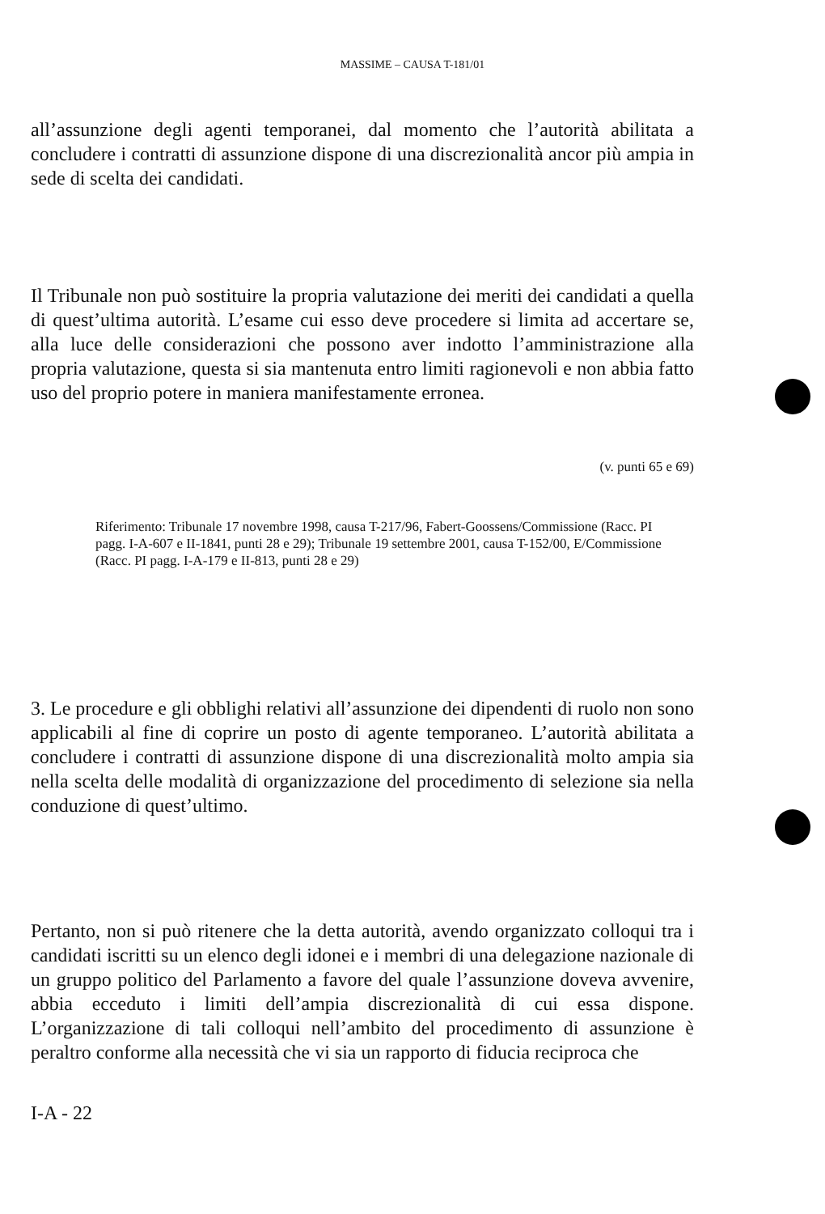MASSIME – CAUSA T-181/01
all’assunzione degli agenti temporanei, dal momento che l’autorità abilitata a concludere i contratti di assunzione dispone di una discrezionalità ancor più ampia in sede di scelta dei candidati.
Il Tribunale non può sostituire la propria valutazione dei meriti dei candidati a quella di quest’ultima autorità. L’esame cui esso deve procedere si limita ad accertare se, alla luce delle considerazioni che possono aver indotto l’amministrazione alla propria valutazione, questa si sia mantenuta entro limiti ragionevoli e non abbia fatto uso del proprio potere in maniera manifestamente erronea.
(v. punti 65 e 69)
Riferimento: Tribunale 17 novembre 1998, causa T-217/96, Fabert-Goossens/Commissione (Racc. PI pagg. I-A-607 e II-1841, punti 28 e 29); Tribunale 19 settembre 2001, causa T-152/00, E/Commissione (Racc. PI pagg. I-A-179 e II-813, punti 28 e 29)
3. Le procedure e gli obblighi relativi all’assunzione dei dipendenti di ruolo non sono applicabili al fine di coprire un posto di agente temporaneo. L’autorità abilitata a concludere i contratti di assunzione dispone di una discrezionalità molto ampia sia nella scelta delle modalità di organizzazione del procedimento di selezione sia nella conduzione di quest’ultimo.
Pertanto, non si può ritenere che la detta autorità, avendo organizzato colloqui tra i candidati iscritti su un elenco degli idonei e i membri di una delegazione nazionale di un gruppo politico del Parlamento a favore del quale l’assunzione doveva avvenire, abbia ecceduto i limiti dell’ampia discrezionalità di cui essa dispone. L’organizzazione di tali colloqui nell’ambito del procedimento di assunzione è peraltro conforme alla necessità che vi sia un rapporto di fiducia reciproca che
I-A - 22